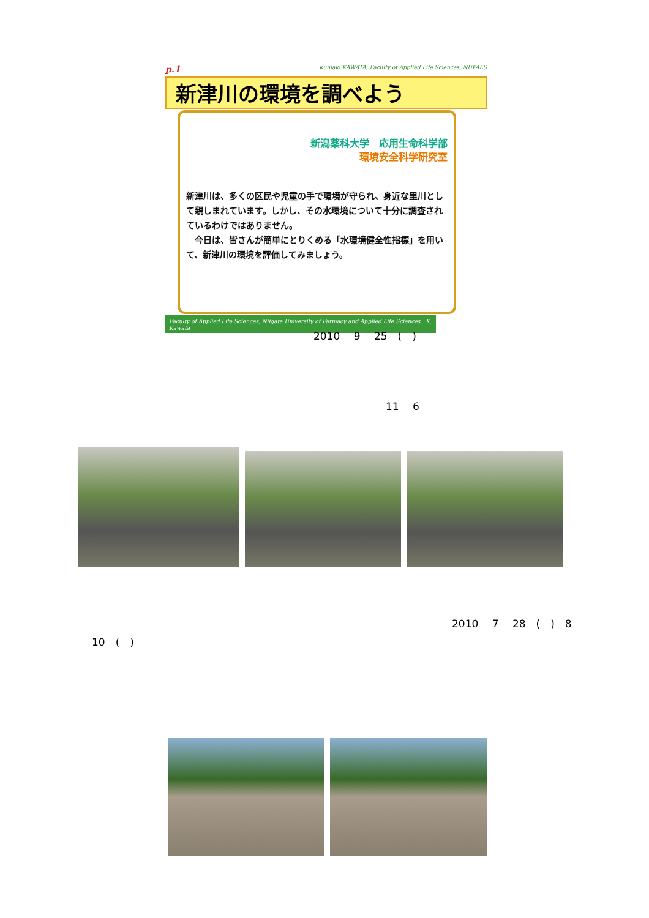p.1 Kuniaki KAWATA, Faculty of Applied Life Sciences, NUPALS
新津川の環境を調べよう
新潟薬科大学　応用生命科学部
環境安全科学研究室
新津川は、多くの区民や児童の手で環境が守られ、身近な里川として親しまれています。しかし、その水環境について十分に調査されているわけではありません。
　今日は、皆さんが簡単にとりくめる「水環境健全性指標」を用いて、新津川の環境を評価してみましょう。
Faculty of Applied Life Sciences, Niigata University of Farmacy and Applied Life Sciences　K. Kawata
2010　 9　 25　(　)
11　 6
2010　 7　 28　(　)　8
10　(　)